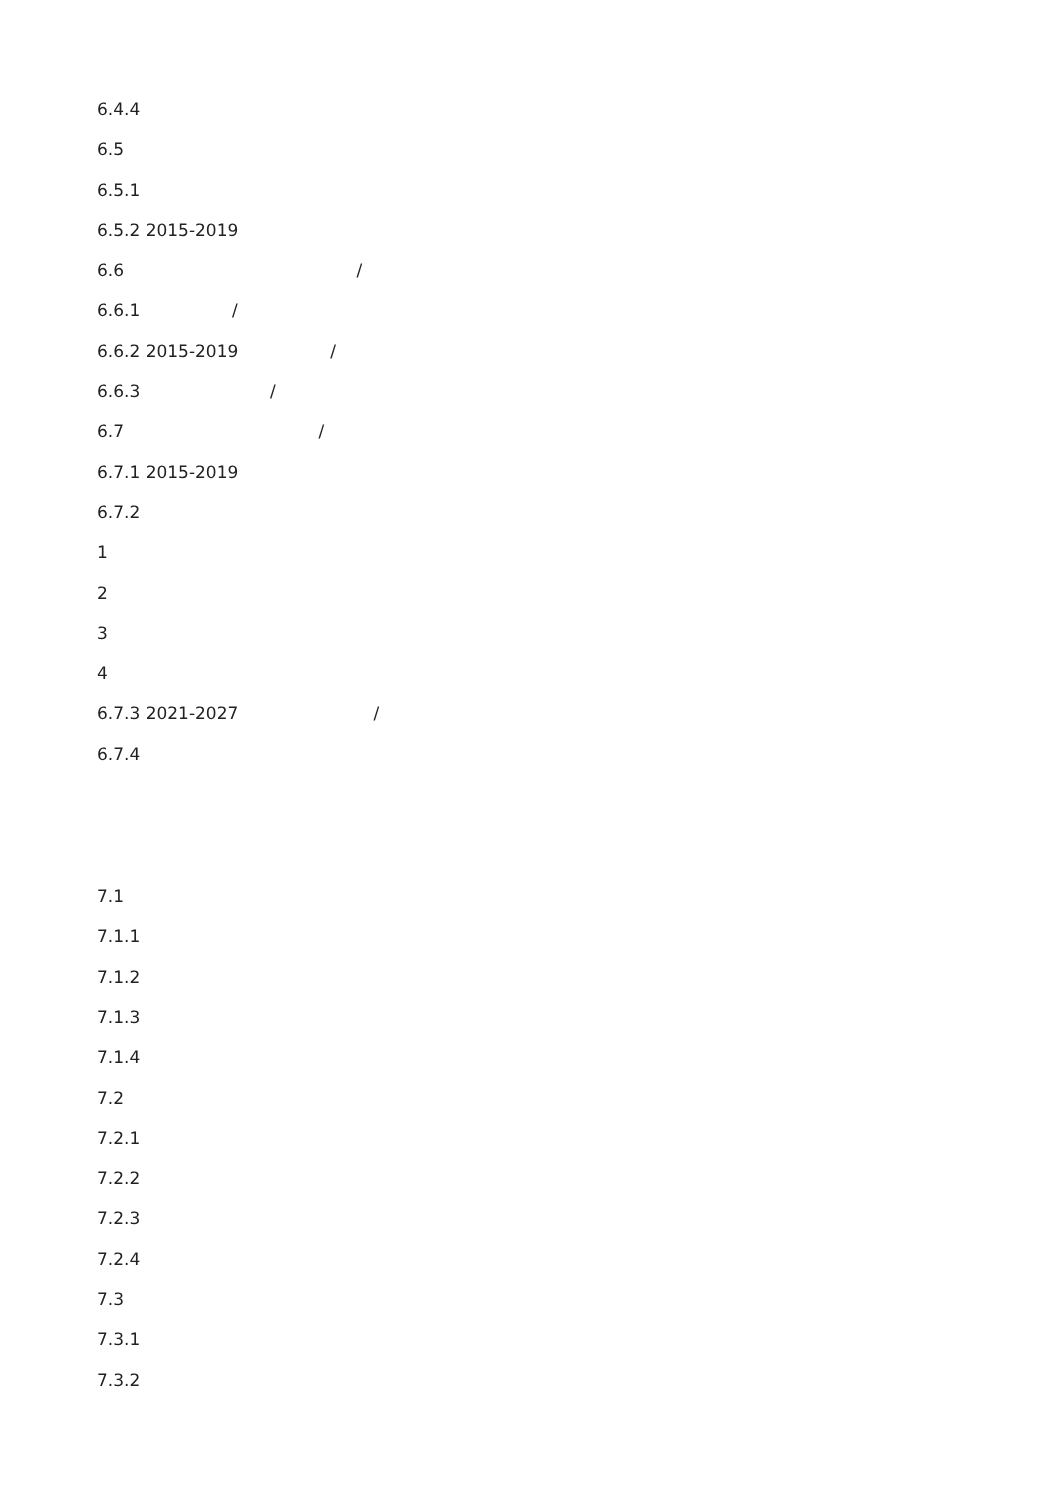6.4.4
6.5
6.5.1
6.5.2 2015-2019
6.6 /
6.6.1 /
6.6.2 2015-2019 /
6.6.3 /
6.7 /
6.7.1 2015-2019
6.7.2
1
2
3
4
6.7.3 2021-2027 /
6.7.4
7.1
7.1.1
7.1.2
7.1.3
7.1.4
7.2
7.2.1
7.2.2
7.2.3
7.2.4
7.3
7.3.1
7.3.2